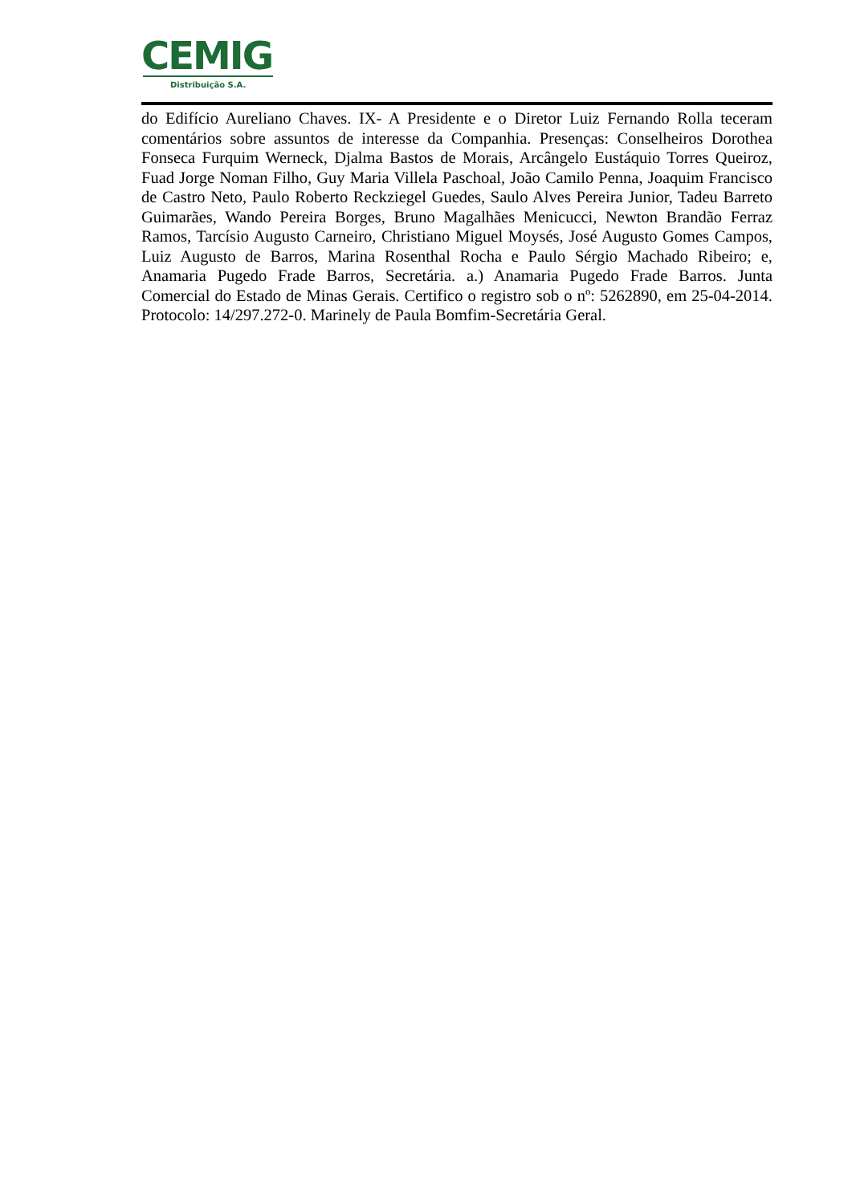CEMIG
Distribuição S.A.
do Edifício Aureliano Chaves. IX- A Presidente e o Diretor Luiz Fernando Rolla teceram comentários sobre assuntos de interesse da Companhia. Presenças: Conselheiros Dorothea Fonseca Furquim Werneck, Djalma Bastos de Morais, Arcângelo Eustáquio Torres Queiroz, Fuad Jorge Noman Filho, Guy Maria Villela Paschoal, João Camilo Penna, Joaquim Francisco de Castro Neto, Paulo Roberto Reckziegel Guedes, Saulo Alves Pereira Junior, Tadeu Barreto Guimarães, Wando Pereira Borges, Bruno Magalhães Menicucci, Newton Brandão Ferraz Ramos, Tarcísio Augusto Carneiro, Christiano Miguel Moysés, José Augusto Gomes Campos, Luiz Augusto de Barros, Marina Rosenthal Rocha e Paulo Sérgio Machado Ribeiro; e, Anamaria Pugedo Frade Barros, Secretária. a.) Anamaria Pugedo Frade Barros. Junta Comercial do Estado de Minas Gerais. Certifico o registro sob o nº: 5262890, em 25-04-2014. Protocolo: 14/297.272-0. Marinely de Paula Bomfim-Secretária Geral.